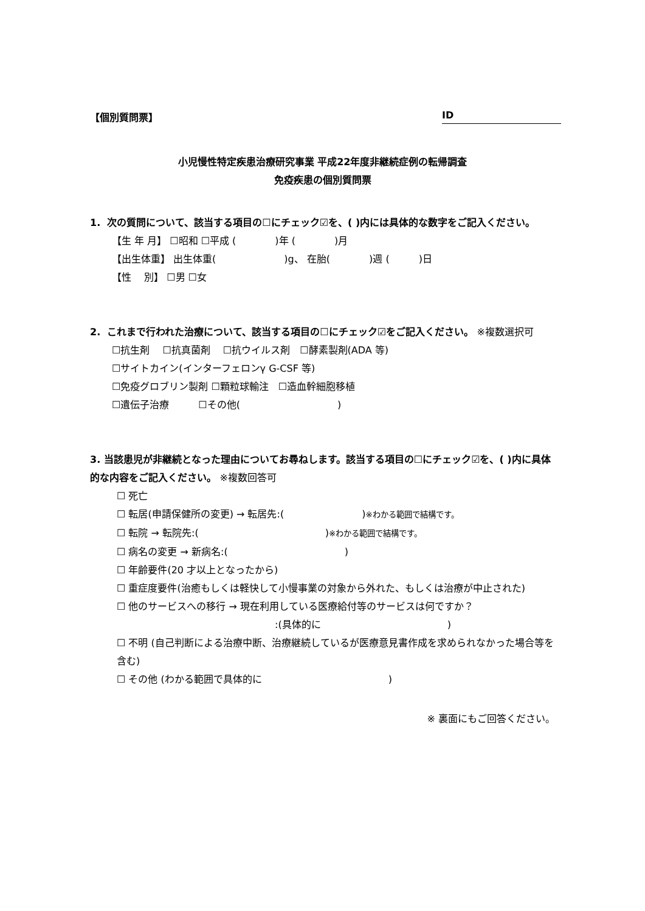【個別質問票】 ID
小児慢性特定疾患治療研究事業 平成22年度非継続症例の転帰調査
免疫疾患の個別質問票
1. 次の質問について、該当する項目の☐にチェック☑を、( )内には具体的な数字をご記入ください。
【生 年 月】 ☐昭和 ☐平成 (　　　　)年 (　　　　)月
【出生体重】 出生体重(　　　　　　　)g、 在胎(　　　　)週 (　　　)日
【性　 別】 ☐男 ☐女
2. これまで行われた治療について、該当する項目の☐にチェック☑をご記入ください。 ※複数選択可
☐抗生剤　 ☐抗真菌剤　 ☐抗ウイルス剤　☐酵素製剤(ADA 等)
☐サイトカイン(インターフェロンγ G-CSF 等)
☐免疫グロブリン製剤 ☐顆粒球輸注　☐造血幹細胞移植
☐遺伝子治療　　　☐その他(　　　　　　　　　　)
3. 当該患児が非継続となった理由についてお尋ねします。該当する項目の☐にチェック☑を、( )内に具体的な内容をご記入ください。 ※複数回答可
☐ 死亡
☐ 転居(申請保健所の変更) → 転居先:(　　　　　　　　)※わかる範囲で結構です。
☐ 転院 → 転院先:(　　　　　　　　　　　　　)※わかる範囲で結構です。
☐ 病名の変更 → 新病名:(　　　　　　　　　　　　)
☐ 年齢要件(20 才以上となったから)
☐ 重症度要件(治癒もしくは軽快して小慢事業の対象から外れた、もしくは治療が中止された)
☐ 他のサービスへの移行 → 現在利用している医療給付等のサービスは何ですか？
:(具体的に　　　　　　　　　　　　　)
☐ 不明 (自己判断による治療中断、治療継続しているが医療意見書作成を求められなかった場合等を含む)
☐ その他 (わかる範囲で具体的に　　　　　　　　　　　　　)
※ 裏面にもご回答ください。